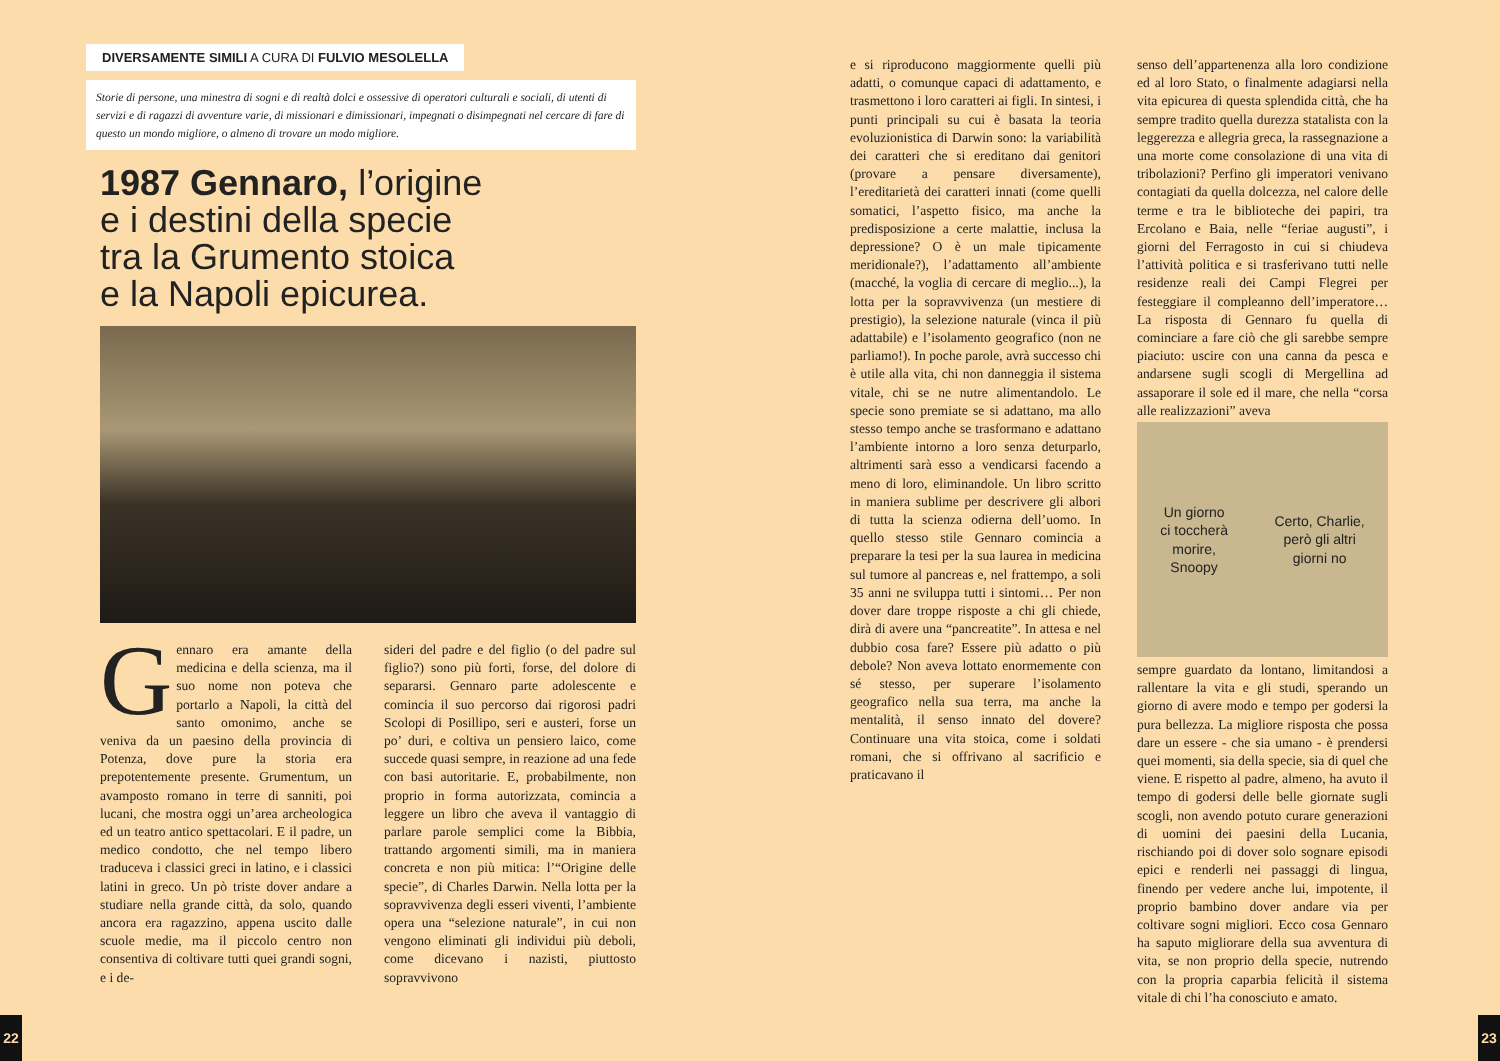DIVERSAMENTE SIMILI A CURA DI FULVIO MESOLELLA
Storie di persone, una minestra di sogni e di realtà dolci e ossessive di operatori culturali e sociali, di utenti di servizi e di ragazzi di avventure varie, di missionari e dimissionari, impegnati o disimpegnati nel cercare di fare di questo un mondo migliore, o almeno di trovare un modo migliore.
1987 Gennaro, l’origine
e i destini della specie
tra la Grumento stoica
e la Napoli epicurea.
Gennaro era amante della medicina e della scienza, ma il suo nome non poteva che portarlo a Napoli, la città del santo omonimo, anche se veniva da un paesino della provincia di Potenza, dove pure la storia era prepotentemente presente. Grumentum, un avamposto romano in terre di sanniti, poi lucani, che mostra oggi un’area archeologica ed un teatro antico spettacolari. E il padre, un medico condotto, che nel tempo libero traduceva i classici greci in latino, e i classici latini in greco. Un pò triste dover andare a studiare nella grande città, da solo, quando ancora era ragazzino, appena uscito dalle scuole medie, ma il piccolo centro non consentiva di coltivare tutti quei grandi sogni, e i de-
sideri del padre e del figlio (o del padre sul figlio?) sono più forti, forse, del dolore di separarsi. Gennaro parte adolescente e comincia il suo percorso dai rigorosi padri Scolopi di Posillipo, seri e austeri, forse un po’ duri, e coltiva un pensiero laico, come succede quasi sempre, in reazione ad una fede con basi autoritarie. E, probabilmente, non proprio in forma autorizzata, comincia a leggere un libro che aveva il vantaggio di parlare parole semplici come la Bibbia, trattando argomenti simili, ma in maniera concreta e non più mitica: l’“Origine delle specie”, di Charles Darwin. Nella lotta per la sopravvivenza degli esseri viventi, l’ambiente opera una “selezione naturale”, in cui non vengono eliminati gli individui più deboli, come dicevano i nazisti, piuttosto sopravvivono
e si riproducono maggiormente quelli più adatti, o comunque capaci di adattamento, e trasmettono i loro caratteri ai figli. In sintesi, i punti principali su cui è basata la teoria evoluzionistica di Darwin sono: la variabilità dei caratteri che si ereditano dai genitori (provare a pensare diversamente), l’ereditarietà dei caratteri innati (come quelli somatici, l’aspetto fisico, ma anche la predisposizione a certe malattie, inclusa la depressione? O è un male tipicamente meridionale?), l’adattamento all’ambiente (macché, la voglia di cercare di meglio...), la lotta per la sopravvivenza (un mestiere di prestigio), la selezione naturale (vinca il più adattabile) e l’isolamento geografico (non ne parliamo!). In poche parole, avrà successo chi è utile alla vita, chi non danneggia il sistema vitale, chi se ne nutre alimentandolo. Le specie sono premiate se si adattano, ma allo stesso tempo anche se trasformano e adattano l’ambiente intorno a loro senza deturparlo, altrimenti sarà esso a vendicarsi facendo a meno di loro, eliminandole. Un libro scritto in maniera sublime per descrivere gli albori di tutta la scienza odierna dell’uomo. In quello stesso stile Gennaro comincia a preparare la tesi per la sua laurea in medicina sul tumore al pancreas e, nel frattempo, a soli 35 anni ne sviluppa tutti i sintomi… Per non dover dare troppe risposte a chi gli chiede, dirà di avere una “pancreatite”. In attesa e nel dubbio cosa fare? Essere più adatto o più debole? Non aveva lottato enormemente con sé stesso, per superare l’isolamento geografico nella sua terra, ma anche la mentalità, il senso innato del dovere? Continuare una vita stoica, come i soldati romani, che si offrivano al sacrificio e praticavano il
senso dell’appartenenza alla loro condizione ed al loro Stato, o finalmente adagiarsi nella vita epicurea di questa splendida città, che ha sempre tradito quella durezza statalista con la leggerezza e allegria greca, la rassegnazione a una morte come consolazione di una vita di tribolazioni? Perfino gli imperatori venivano contagiati da quella dolcezza, nel calore delle terme e tra le biblioteche dei papiri, tra Ercolano e Baia, nelle “feriae augusti”, i giorni del Ferragosto in cui si chiudeva l’attività politica e si trasferivano tutti nelle residenze reali dei Campi Flegrei per festeggiare il compleanno dell’imperatore… La risposta di Gennaro fu quella di cominciare a fare ciò che gli sarebbe sempre piaciuto: uscire con una canna da pesca e andarsene sugli scogli di Mergellina ad assaporare il sole ed il mare, che nella “corsa alle realizzazioni” aveva
Un giorno
ci toccherà
morire,
Snoopy
Certo, Charlie,
però gli altri
giorni no
sempre guardato da lontano, limitandosi a rallentare la vita e gli studi, sperando un giorno di avere modo e tempo per godersi la pura bellezza. La migliore risposta che possa dare un essere - che sia umano - è prendersi quei momenti, sia della specie, sia di quel che viene. E rispetto al padre, almeno, ha avuto il tempo di godersi delle belle giornate sugli scogli, non avendo potuto curare generazioni di uomini dei paesini della Lucania, rischiando poi di dover solo sognare episodi epici e renderli nei passaggi di lingua, finendo per vedere anche lui, impotente, il proprio bambino dover andare via per coltivare sogni migliori. Ecco cosa Gennaro ha saputo migliorare della sua avventura di vita, se non proprio della specie, nutrendo con la propria caparbia felicità il sistema vitale di chi l’ha conosciuto e amato.
22 23